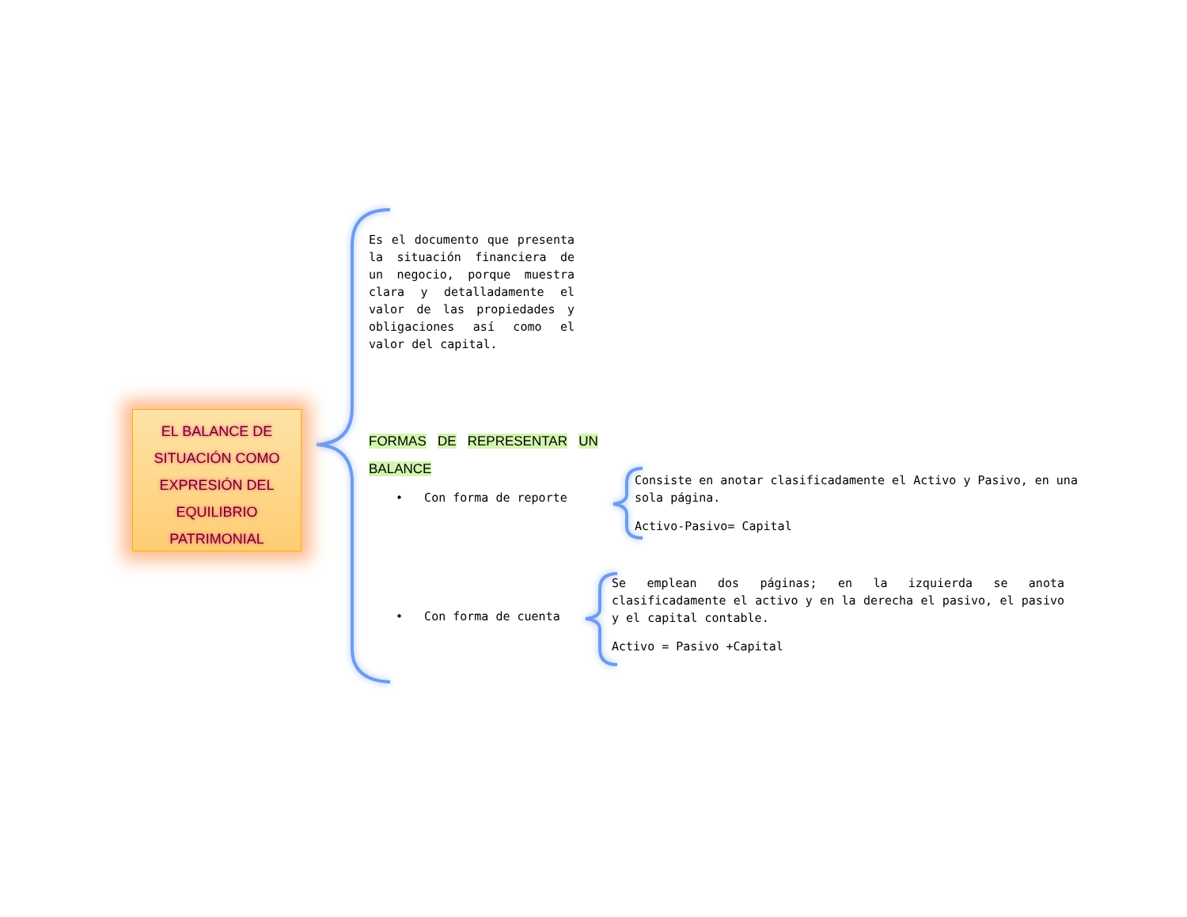EL BALANCE DE
SITUACIÓN COMO
EXPRESIÓN DEL
EQUILIBRIO
PATRIMONIAL
Es el documento que presenta la situación financiera de un negocio, porque muestra clara y detalladamente el valor de las propiedades y obligaciones así como el valor del capital.
FORMAS DE REPRESENTAR UN
BALANCE
• Con forma de reporte
Consiste en anotar clasificadamente el Activo y Pasivo, en una sola página.
Activo-Pasivo= Capital
• Con forma de cuenta
Se emplean dos páginas; en la izquierda se anota clasificadamente el activo y en la derecha el pasivo, el pasivo y el capital contable.
Activo = Pasivo +Capital